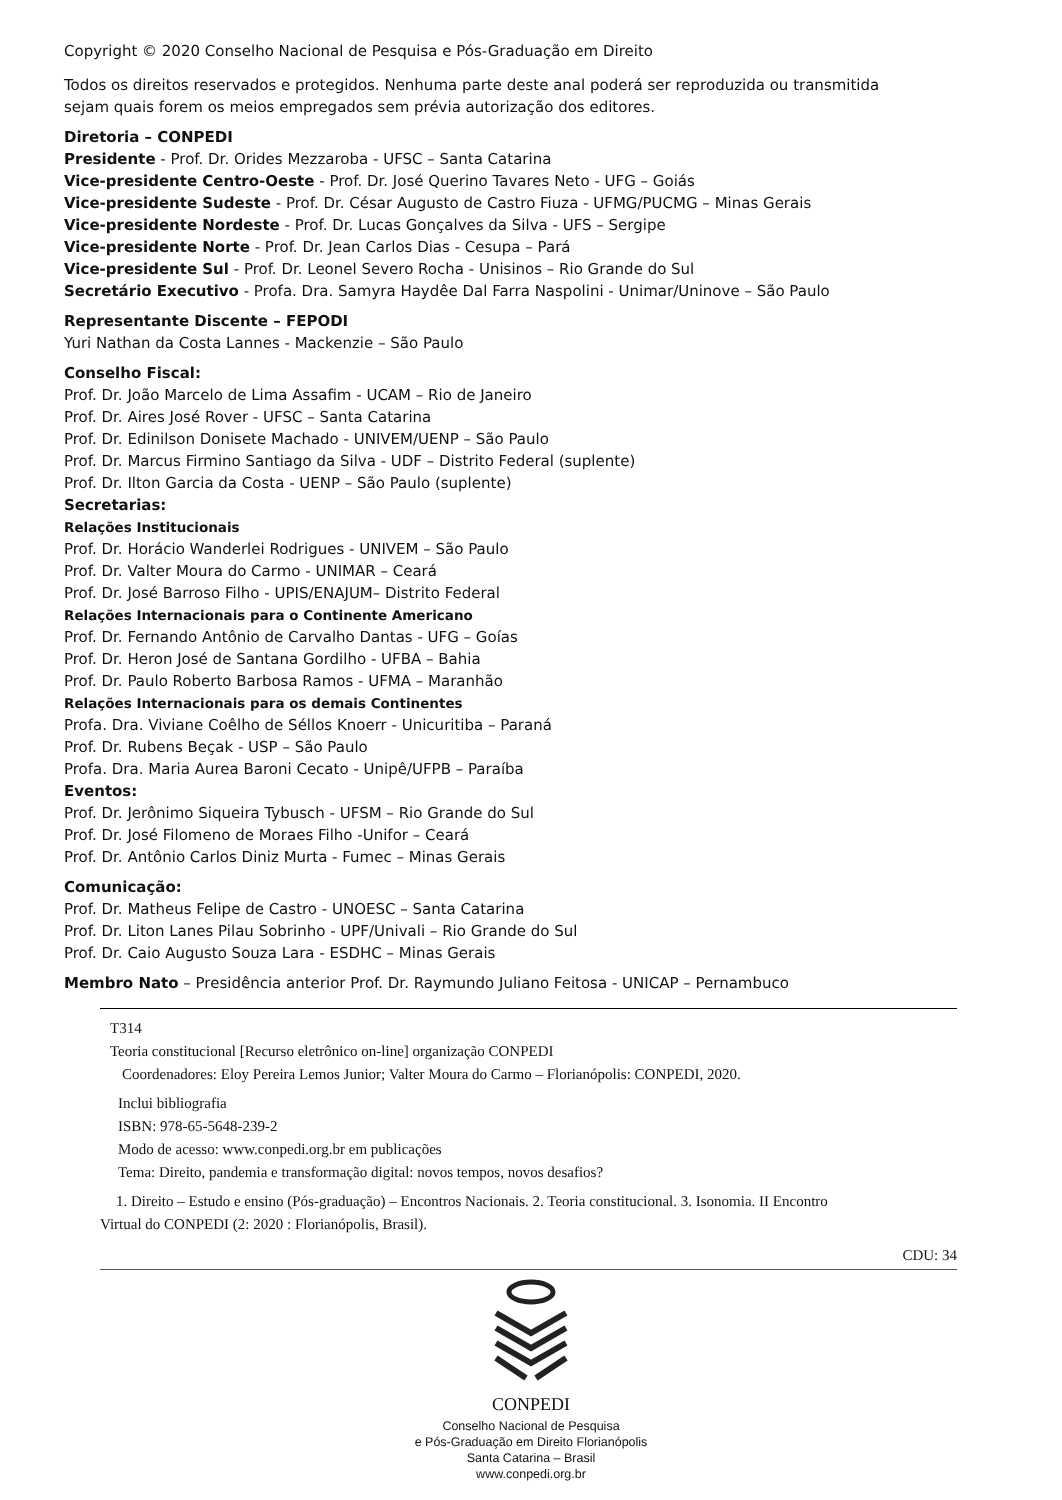Copyright © 2020 Conselho Nacional de Pesquisa e Pós-Graduação em Direito
Todos os direitos reservados e protegidos. Nenhuma parte deste anal poderá ser reproduzida ou transmitida
sejam quais forem os meios empregados sem prévia autorização dos editores.
Diretoria – CONPEDI
Presidente - Prof. Dr. Orides Mezzaroba - UFSC – Santa Catarina
Vice-presidente Centro-Oeste - Prof. Dr. José Querino Tavares Neto - UFG – Goiás
Vice-presidente Sudeste - Prof. Dr. César Augusto de Castro Fiuza - UFMG/PUCMG – Minas Gerais
Vice-presidente Nordeste - Prof. Dr. Lucas Gonçalves da Silva - UFS – Sergipe
Vice-presidente Norte - Prof. Dr. Jean Carlos Dias - Cesupa – Pará
Vice-presidente Sul - Prof. Dr. Leonel Severo Rocha - Unisinos – Rio Grande do Sul
Secretário Executivo - Profa. Dra. Samyra Haydêe Dal Farra Naspolini - Unimar/Uninove – São Paulo
Representante Discente – FEPODI
Yuri Nathan da Costa Lannes - Mackenzie – São Paulo
Conselho Fiscal:
Prof. Dr. João Marcelo de Lima Assafim - UCAM – Rio de Janeiro
Prof. Dr. Aires José Rover - UFSC – Santa Catarina
Prof. Dr. Edinilson Donisete Machado - UNIVEM/UENP – São Paulo
Prof. Dr. Marcus Firmino Santiago da Silva - UDF – Distrito Federal (suplente)
Prof. Dr. Ilton Garcia da Costa - UENP – São Paulo (suplente)
Secretarias:
Relações Institucionais
Prof. Dr. Horácio Wanderlei Rodrigues - UNIVEM – São Paulo
Prof. Dr. Valter Moura do Carmo - UNIMAR – Ceará
Prof. Dr. José Barroso Filho - UPIS/ENAJUM– Distrito Federal
Relações Internacionais para o Continente Americano
Prof. Dr. Fernando Antônio de Carvalho Dantas - UFG – Goías
Prof. Dr. Heron José de Santana Gordilho - UFBA – Bahia
Prof. Dr. Paulo Roberto Barbosa Ramos - UFMA – Maranhão
Relações Internacionais para os demais Continentes
Profa. Dra. Viviane Coêlho de Séllos Knoerr - Unicuritiba – Paraná
Prof. Dr. Rubens Beçak - USP – São Paulo
Profa. Dra. Maria Aurea Baroni Cecato - Unipê/UFPB – Paraíba
Eventos:
Prof. Dr. Jerônimo Siqueira Tybusch - UFSM – Rio Grande do Sul
Prof. Dr. José Filomeno de Moraes Filho -Unifor – Ceará
Prof. Dr. Antônio Carlos Diniz Murta - Fumec – Minas Gerais
Comunicação:
Prof. Dr. Matheus Felipe de Castro - UNOESC – Santa Catarina
Prof. Dr. Liton Lanes Pilau Sobrinho - UPF/Univali – Rio Grande do Sul
Prof. Dr. Caio Augusto Souza Lara - ESDHC – Minas Gerais
Membro Nato – Presidência anterior Prof. Dr. Raymundo Juliano Feitosa - UNICAP – Pernambuco
T314
Teoria constitucional [Recurso eletrônico on-line] organização CONPEDI
Coordenadores: Eloy Pereira Lemos Junior; Valter Moura do Carmo – Florianópolis: CONPEDI, 2020.
Inclui bibliografia
ISBN: 978-65-5648-239-2
Modo de acesso: www.conpedi.org.br em publicações
Tema: Direito, pandemia e transformação digital: novos tempos, novos desafios?
1. Direito – Estudo e ensino (Pós-graduação) – Encontros Nacionais. 2. Teoria constitucional. 3. Isonomia. II Encontro
Virtual do CONPEDI (2: 2020 : Florianópolis, Brasil).
CDU: 34
CONPEDI
Conselho Nacional de Pesquisa
e Pós-Graduação em Direito Florianópolis
Santa Catarina – Brasil
www.conpedi.org.br